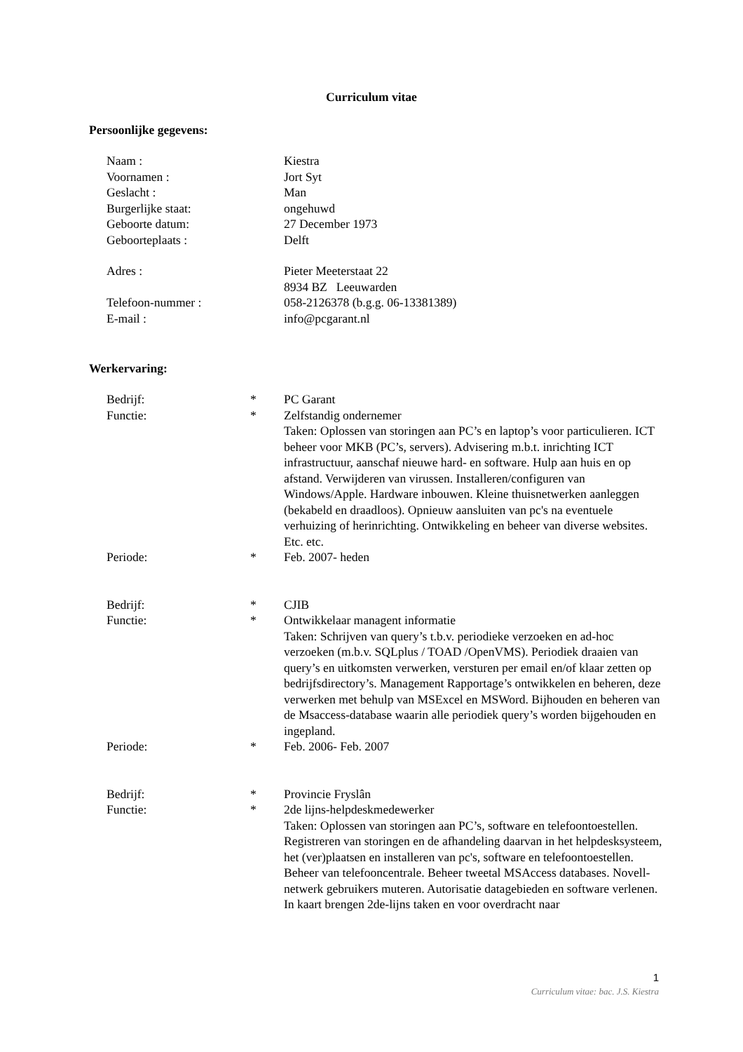Curriculum vitae
Persoonlijke gegevens:
| Naam : | | Kiestra |
| Voornamen : | | Jort Syt |
| Geslacht : | | Man |
| Burgerlijke staat: | | ongehuwd |
| Geboorte datum: | | 27 December 1973 |
| Geboorteplaats : | | Delft |
| Adres : | | Pieter Meeterstaat 22 8934 BZ Leeuwarden |
| Telefoon-nummer : | | 058-2126378 (b.g.g. 06-13381389) |
| E-mail : | | info@pcgarant.nl |
Werkervaring:
| Bedrijf: | * | PC Garant |
| Functie: | * | Zelfstandig ondernemer Taken: Oplossen van storingen aan PC’s en laptop’s voor particulieren. ICT beheer voor MKB (PC’s, servers). Advisering m.b.t. inrichting ICT infrastructuur, aanschaf nieuwe hard- en software. Hulp aan huis en op afstand. Verwijderen van virussen. Installeren/configuren van Windows/Apple. Hardware inbouwen. Kleine thuisnetwerken aanleggen (bekabeld en draadloos). Opnieuw aansluiten van pc's na eventuele verhuizing of herinrichting. Ontwikkeling en beheer van diverse websites. Etc. etc. |
| Periode: | * | Feb. 2007- heden |
| Bedrijf: | * | CJIB |
| Functie: | * | Ontwikkelaar managent informatie Taken: Schrijven van query’s t.b.v. periodieke verzoeken en ad-hoc verzoeken (m.b.v. SQLplus / TOAD /OpenVMS). Periodiek draaien van query’s en uitkomsten verwerken, versturen per email en/of klaar zetten op bedrijfsdirectory’s. Management Rapportage’s ontwikkelen en beheren, deze verwerken met behulp van MSExcel en MSWord. Bijhouden en beheren van de Msaccess-database waarin alle periodiek query’s worden bijgehouden en ingepland. |
| Periode: | * | Feb. 2006- Feb. 2007 |
| Bedrijf: | * | Provincie Fryslân |
| Functie: | * | 2de lijns-helpdeskmedewerker Taken: Oplossen van storingen aan PC’s, software en telefoontoestellen. Registreren van storingen en de afhandeling daarvan in het helpdesksysteem, het (ver)plaatsen en installeren van pc's, software en telefoontoestellen. Beheer van telefooncentrale. Beheer tweetal MSAccess databases. Novell-netwerk gebruikers muteren. Autorisatie datagebieden en software verlenen. In kaart brengen 2de-lijns taken en voor overdracht naar |
1
Curriculum vitae: bac. J.S. Kiestra